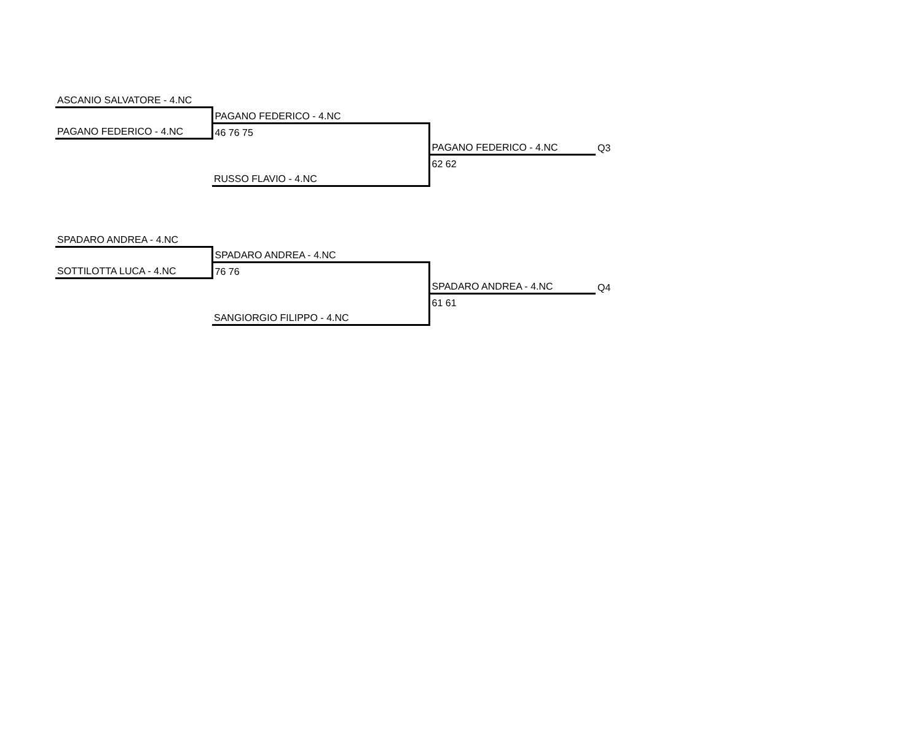| ASCANIO SALVATORE - 4.NC | | | |
| | PAGANO FEDERICO - 4.NC | | |
| PAGANO FEDERICO - 4.NC | 46 76 75 | | |
| | | PAGANO FEDERICO - 4.NC | Q3 |
| | | 62 62 | |
| | RUSSO FLAVIO - 4.NC | | |
| SPADARO ANDREA - 4.NC | | | |
| | SPADARO ANDREA - 4.NC | | |
| SOTTILOTTA LUCA - 4.NC | 76 76 | | |
| | | SPADARO ANDREA - 4.NC | Q4 |
| | | 61 61 | |
| | SANGIORGIO FILIPPO - 4.NC | | |